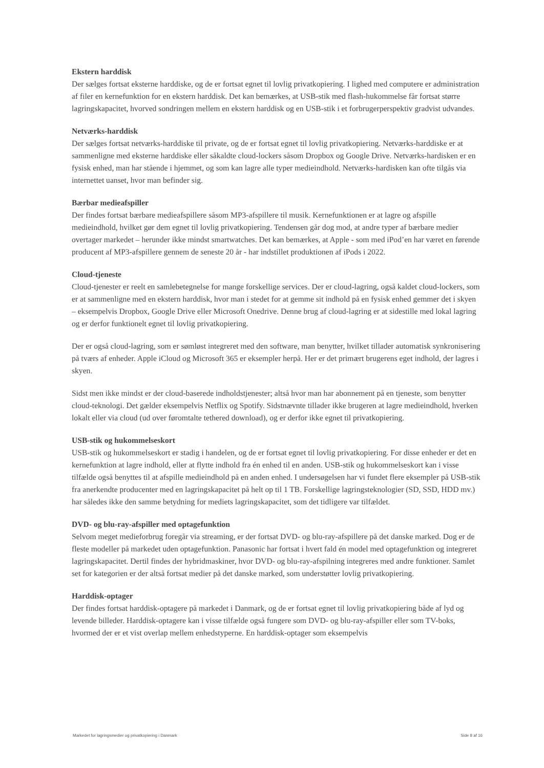Ekstern harddisk
Der sælges fortsat eksterne harddiske, og de er fortsat egnet til lovlig privatkopiering. I lighed med computere er administration af filer en kernefunktion for en ekstern harddisk. Det kan bemærkes, at USB-stik med flash-hukommelse får fortsat større lagringskapacitet, hvorved sondringen mellem en ekstern harddisk og en USB-stik i et forbrugerperspektiv gradvist udvandes.
Netværks-harddisk
Der sælges fortsat netværks-harddiske til private, og de er fortsat egnet til lovlig privatkopiering. Netværks-harddiske er at sammenligne med eksterne harddiske eller såkaldte cloud-lockers såsom Dropbox og Google Drive. Netværks-hardisken er en fysisk enhed, man har stående i hjemmet, og som kan lagre alle typer medieindhold. Netværks-hardisken kan ofte tilgås via internettet uanset, hvor man befinder sig.
Bærbar medieafspiller
Der findes fortsat bærbare medieafspillere såsom MP3-afspillere til musik. Kernefunktionen er at lagre og afspille medieindhold, hvilket gør dem egnet til lovlig privatkopiering. Tendensen går dog mod, at andre typer af bærbare medier overtager markedet – herunder ikke mindst smartwatches. Det kan bemærkes, at Apple - som med iPod’en har været en førende producent af MP3-afspillere gennem de seneste 20 år - har indstillet produktionen af iPods i 2022.
Cloud-tjeneste
Cloud-tjenester er reelt en samlebetegnelse for mange forskellige services. Der er cloud-lagring, også kaldet cloud-lockers, som er at sammenligne med en ekstern harddisk, hvor man i stedet for at gemme sit indhold på en fysisk enhed gemmer det i skyen – eksempelvis Dropbox, Google Drive eller Microsoft Onedrive. Denne brug af cloud-lagring er at sidestille med lokal lagring og er derfor funktionelt egnet til lovlig privatkopiering.
Der er også cloud-lagring, som er sømløst integreret med den software, man benytter, hvilket tillader automatisk synkronisering på tværs af enheder. Apple iCloud og Microsoft 365 er eksempler herpå. Her er det primært brugerens eget indhold, der lagres i skyen.
Sidst men ikke mindst er der cloud-baserede indholdstjenester; altså hvor man har abonnement på en tjeneste, som benytter cloud-teknologi. Det gælder eksempelvis Netflix og Spotify. Sidstnævnte tillader ikke brugeren at lagre medieindhold, hverken lokalt eller via cloud (ud over føromtalte tethered download), og er derfor ikke egnet til privatkopiering.
USB-stik og hukommelseskort
USB-stik og hukommelseskort er stadig i handelen, og de er fortsat egnet til lovlig privatkopiering. For disse enheder er det en kernefunktion at lagre indhold, eller at flytte indhold fra én enhed til en anden. USB-stik og hukommelseskort kan i visse tilfælde også benyttes til at afspille medieindhold på en anden enhed. I undersøgelsen har vi fundet flere eksempler på USB-stik fra anerkendte producenter med en lagringskapacitet på helt op til 1 TB. Forskellige lagringsteknologier (SD, SSD, HDD mv.) har således ikke den samme betydning for mediets lagringskapacitet, som det tidligere var tilfældet.
DVD- og blu-ray-afspiller med optagefunktion
Selvom meget medieforbrug foregår via streaming, er der fortsat DVD- og blu-ray-afspillere på det danske marked. Dog er de fleste modeller på markedet uden optagefunktion. Panasonic har fortsat i hvert fald én model med optagefunktion og integreret lagringskapacitet. Dertil findes der hybridmaskiner, hvor DVD- og blu-ray-afspilning integreres med andre funktioner. Samlet set for kategorien er der altså fortsat medier på det danske marked, som understøtter lovlig privatkopiering.
Harddisk-optager
Der findes fortsat harddisk-optagere på markedet i Danmark, og de er fortsat egnet til lovlig privatkopiering både af lyd og levende billeder. Harddisk-optagere kan i visse tilfælde også fungere som DVD- og blu-ray-afspiller eller som TV-boks, hvormed der er et vist overlap mellem enhedstyperne. En harddisk-optager som eksempelvis
Markedet for lagringsmedier og privatkopiering i Danmark Side 8 af 16